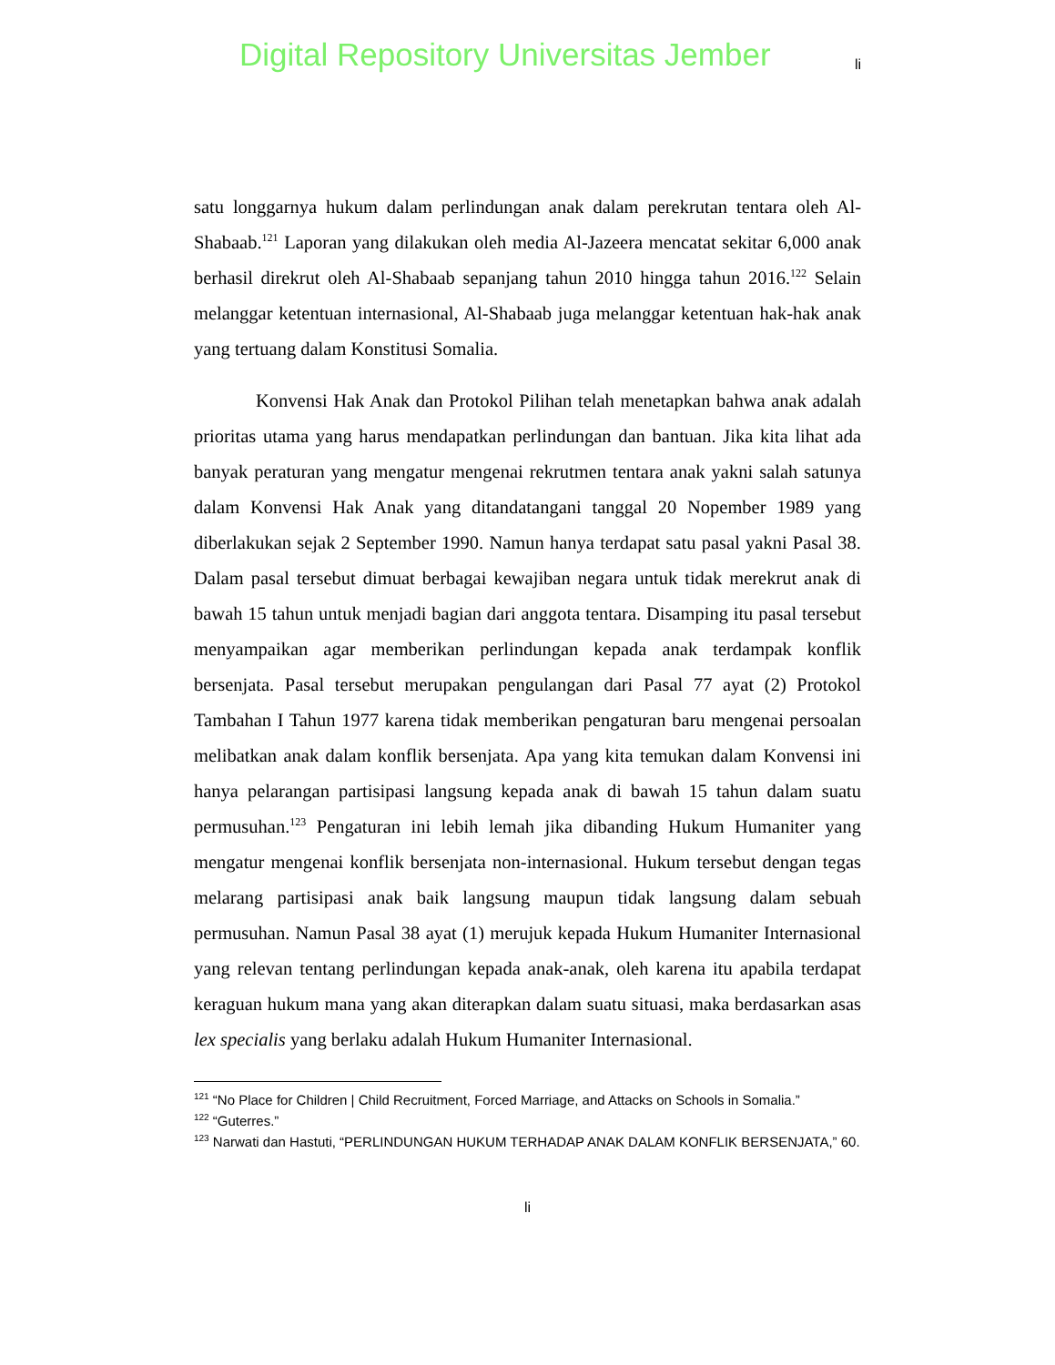Digital Repository Universitas Jember li
satu longgarnya hukum dalam perlindungan anak dalam perekrutan tentara oleh Al-Shabaab.<sup>121</sup> Laporan yang dilakukan oleh media Al-Jazeera mencatat sekitar 6,000 anak berhasil direkrut oleh Al-Shabaab sepanjang tahun 2010 hingga tahun 2016.<sup>122</sup> Selain melanggar ketentuan internasional, Al-Shabaab juga melanggar ketentuan hak-hak anak yang tertuang dalam Konstitusi Somalia.
Konvensi Hak Anak dan Protokol Pilihan telah menetapkan bahwa anak adalah prioritas utama yang harus mendapatkan perlindungan dan bantuan. Jika kita lihat ada banyak peraturan yang mengatur mengenai rekrutmen tentara anak yakni salah satunya dalam Konvensi Hak Anak yang ditandatangani tanggal 20 Nopember 1989 yang diberlakukan sejak 2 September 1990. Namun hanya terdapat satu pasal yakni Pasal 38. Dalam pasal tersebut dimuat berbagai kewajiban negara untuk tidak merekrut anak di bawah 15 tahun untuk menjadi bagian dari anggota tentara. Disamping itu pasal tersebut menyampaikan agar memberikan perlindungan kepada anak terdampak konflik bersenjata. Pasal tersebut merupakan pengulangan dari Pasal 77 ayat (2) Protokol Tambahan I Tahun 1977 karena tidak memberikan pengaturan baru mengenai persoalan melibatkan anak dalam konflik bersenjata. Apa yang kita temukan dalam Konvensi ini hanya pelarangan partisipasi langsung kepada anak di bawah 15 tahun dalam suatu permusuhan.<sup>123</sup> Pengaturan ini lebih lemah jika dibanding Hukum Humaniter yang mengatur mengenai konflik bersenjata non-internasional. Hukum tersebut dengan tegas melarang partisipasi anak baik langsung maupun tidak langsung dalam sebuah permusuhan. Namun Pasal 38 ayat (1) merujuk kepada Hukum Humaniter Internasional yang relevan tentang perlindungan kepada anak-anak, oleh karena itu apabila terdapat keraguan hukum mana yang akan diterapkan dalam suatu situasi, maka berdasarkan asas lex specialis yang berlaku adalah Hukum Humaniter Internasional.
<sup>121</sup> “No Place for Children | Child Recruitment, Forced Marriage, and Attacks on Schools in Somalia.”
<sup>122</sup> “Guterres.”
<sup>123</sup> Narwati dan Hastuti, “PERLINDUNGAN HUKUM TERHADAP ANAK DALAM KONFLIK BERSENJATA,” 60.
li